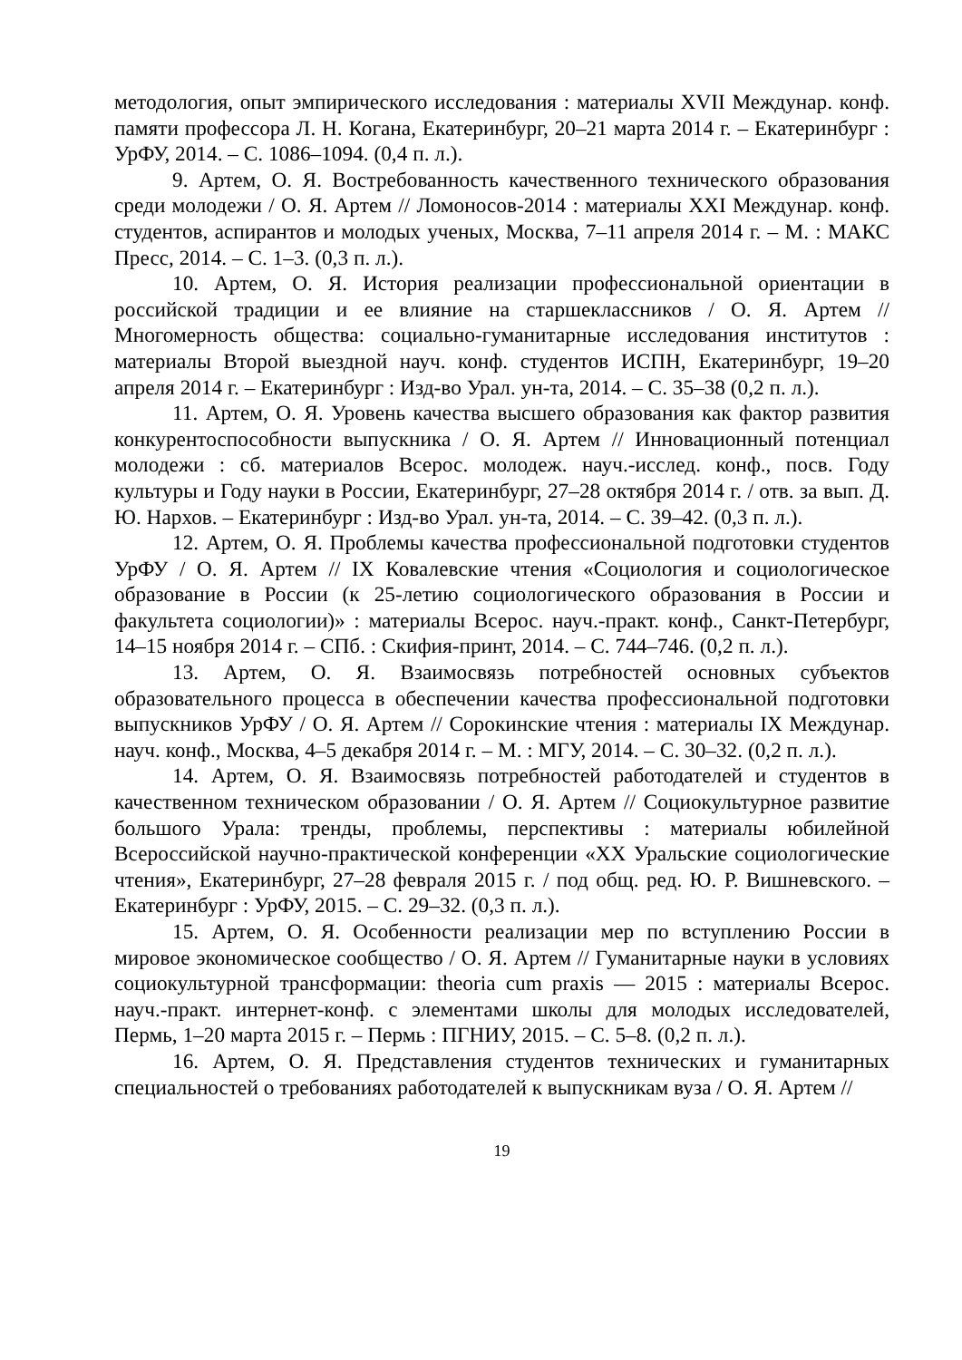методология, опыт эмпирического исследования : материалы XVII Междунар. конф. памяти профессора Л. Н. Когана, Екатеринбург, 20–21 марта 2014 г. – Екатеринбург : УрФУ, 2014. – С. 1086–1094. (0,4 п. л.).
9. Артем, О. Я. Востребованность качественного технического образования среди молодежи / О. Я. Артем // Ломоносов-2014 : материалы XXI Междунар. конф. студентов, аспирантов и молодых ученых, Москва, 7–11 апреля 2014 г. – М. : МАКС Пресс, 2014. – С. 1–3. (0,3 п. л.).
10. Артем, О. Я. История реализации профессиональной ориентации в российской традиции и ее влияние на старшеклассников / О. Я. Артем // Многомерность общества: социально-гуманитарные исследования институтов : материалы Второй выездной науч. конф. студентов ИСПН, Екатеринбург, 19–20 апреля 2014 г. – Екатеринбург : Изд-во Урал. ун-та, 2014. – С. 35–38 (0,2 п. л.).
11. Артем, О. Я. Уровень качества высшего образования как фактор развития конкурентоспособности выпускника / О. Я. Артем // Инновационный потенциал молодежи : сб. материалов Всерос. молодеж. науч.-исслед. конф., посв. Году культуры и Году науки в России, Екатеринбург, 27–28 октября 2014 г. / отв. за вып. Д. Ю. Нархов. – Екатеринбург : Изд-во Урал. ун-та, 2014. – С. 39–42. (0,3 п. л.).
12. Артем, О. Я. Проблемы качества профессиональной подготовки студентов УрФУ / О. Я. Артем // IX Ковалевские чтения «Социология и социологическое образование в России (к 25-летию социологического образования в России и факультета социологии)» : материалы Всерос. науч.-практ. конф., Санкт-Петербург, 14–15 ноября 2014 г. – СПб. : Скифия-принт, 2014. – С. 744–746. (0,2 п. л.).
13. Артем, О. Я. Взаимосвязь потребностей основных субъектов образовательного процесса в обеспечении качества профессиональной подготовки выпускников УрФУ / О. Я. Артем // Сорокинские чтения : материалы IX Междунар. науч. конф., Москва, 4–5 декабря 2014 г. – М. : МГУ, 2014. – С. 30–32. (0,2 п. л.).
14. Артем, О. Я. Взаимосвязь потребностей работодателей и студентов в качественном техническом образовании / О. Я. Артем // Социокультурное развитие большого Урала: тренды, проблемы, перспективы : материалы юбилейной Всероссийской научно-практической конференции «XX Уральские социологические чтения», Екатеринбург, 27–28 февраля 2015 г. / под общ. ред. Ю. Р. Вишневского. – Екатеринбург : УрФУ, 2015. – С. 29–32. (0,3 п. л.).
15. Артем, О. Я. Особенности реализации мер по вступлению России в мировое экономическое сообщество / О. Я. Артем // Гуманитарные науки в условиях социокультурной трансформации: theoria cum praxis — 2015 : материалы Всерос. науч.-практ. интернет-конф. с элементами школы для молодых исследователей, Пермь, 1–20 марта 2015 г. – Пермь : ПГНИУ, 2015. – С. 5–8. (0,2 п. л.).
16. Артем, О. Я. Представления студентов технических и гуманитарных специальностей о требованиях работодателей к выпускникам вуза / О. Я. Артем //
19